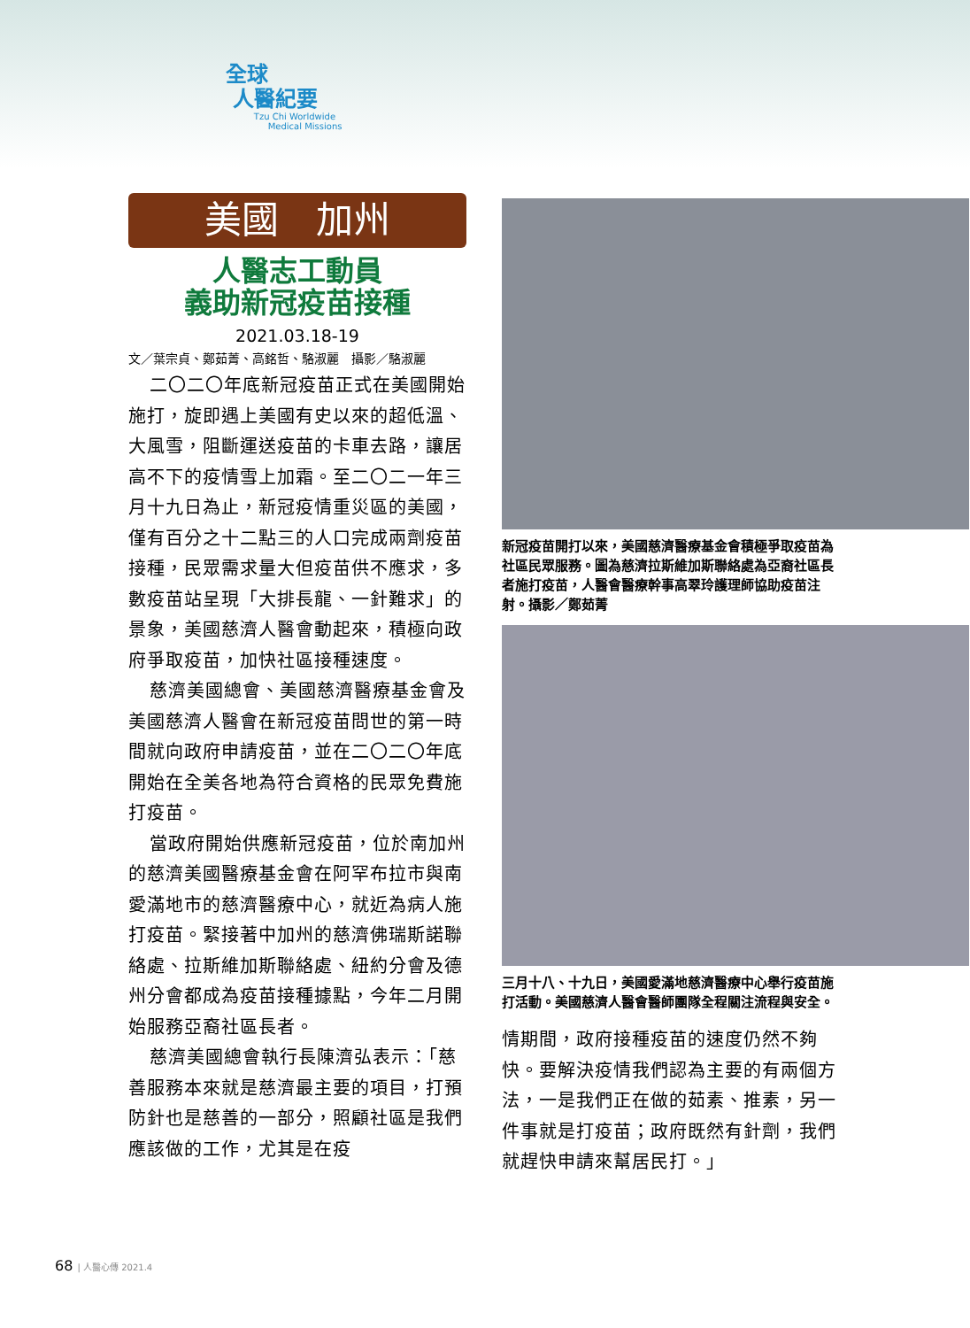全球
人醫紀要
Tzu Chi Worldwide
Medical Missions
美國　加州
人醫志工動員
義助新冠疫苗接種
2021.03.18-19
文／葉宗貞、鄭茹菁、高銘哲、駱淑麗　攝影／駱淑麗
二〇二〇年底新冠疫苗正式在美國開始施打，旋即遇上美國有史以來的超低溫、大風雪，阻斷運送疫苗的卡車去路，讓居高不下的疫情雪上加霜。至二〇二一年三月十九日為止，新冠疫情重災區的美國，僅有百分之十二點三的人口完成兩劑疫苗接種，民眾需求量大但疫苗供不應求，多數疫苗站呈現「大排長龍、一針難求」的景象，美國慈濟人醫會動起來，積極向政府爭取疫苗，加快社區接種速度。
慈濟美國總會、美國慈濟醫療基金會及美國慈濟人醫會在新冠疫苗問世的第一時間就向政府申請疫苗，並在二〇二〇年底開始在全美各地為符合資格的民眾免費施打疫苗。
當政府開始供應新冠疫苗，位於南加州的慈濟美國醫療基金會在阿罕布拉市與南愛滿地市的慈濟醫療中心，就近為病人施打疫苗。緊接著中加州的慈濟佛瑞斯諾聯絡處、拉斯維加斯聯絡處、紐約分會及德州分會都成為疫苗接種據點，今年二月開始服務亞裔社區長者。
慈濟美國總會執行長陳濟弘表示：「慈善服務本來就是慈濟最主要的項目，打預防針也是慈善的一部分，照顧社區是我們應該做的工作，尤其是在疫
新冠疫苗開打以來，美國慈濟醫療基金會積極爭取疫苗為社區民眾服務。圖為慈濟拉斯維加斯聯絡處為亞裔社區長者施打疫苗，人醫會醫療幹事高翠玲護理師協助疫苗注射。攝影／鄭茹菁
三月十八、十九日，美國愛滿地慈濟醫療中心舉行疫苗施打活動。美國慈濟人醫會醫師團隊全程關注流程與安全。
情期間，政府接種疫苗的速度仍然不夠快。要解決疫情我們認為主要的有兩個方法，一是我們正在做的茹素、推素，另一件事就是打疫苗；政府既然有針劑，我們就趕快申請來幫居民打。」
68 | 人醫心傳 2021.4